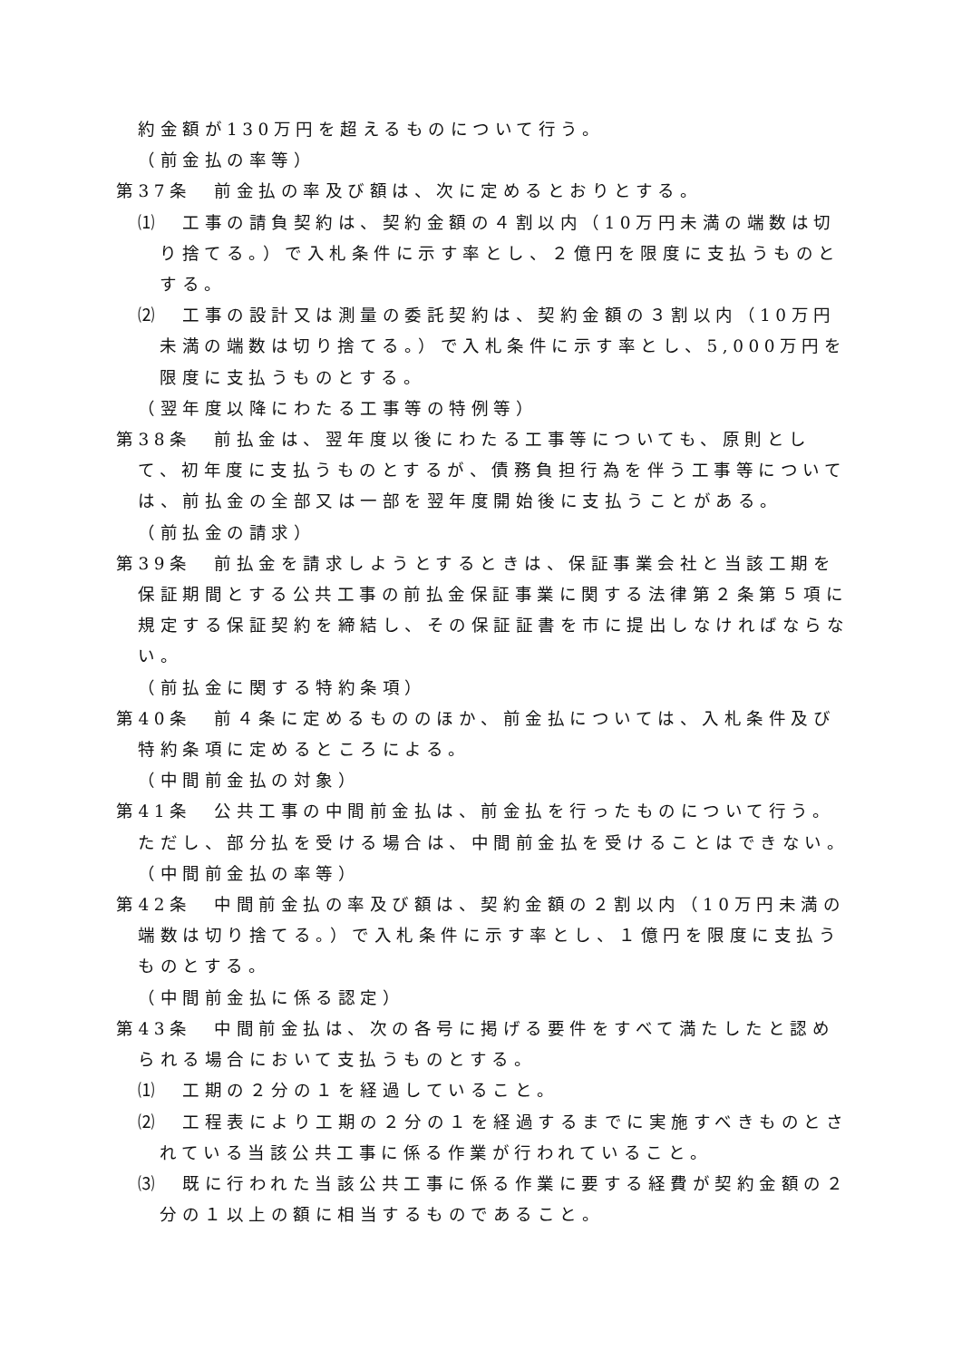約金額が130万円を超えるものについて行う。
（前金払の率等）
第37条　前金払の率及び額は、次に定めるとおりとする。
⑴　工事の請負契約は、契約金額の４割以内（10万円未満の端数は切り捨てる。）で入札条件に示す率とし、２億円を限度に支払うものとする。
⑵　工事の設計又は測量の委託契約は、契約金額の３割以内（10万円未満の端数は切り捨てる。）で入札条件に示す率とし、5,000万円を限度に支払うものとする。
（翌年度以降にわたる工事等の特例等）
第38条　前払金は、翌年度以後にわたる工事等についても、原則として、初年度に支払うものとするが、債務負担行為を伴う工事等については、前払金の全部又は一部を翌年度開始後に支払うことがある。
（前払金の請求）
第39条　前払金を請求しようとするときは、保証事業会社と当該工期を保証期間とする公共工事の前払金保証事業に関する法律第２条第５項に規定する保証契約を締結し、その保証証書を市に提出しなければならない。
（前払金に関する特約条項）
第40条　前４条に定めるもののほか、前金払については、入札条件及び特約条項に定めるところによる。
（中間前金払の対象）
第41条　公共工事の中間前金払は、前金払を行ったものについて行う。ただし、部分払を受ける場合は、中間前金払を受けることはできない。
（中間前金払の率等）
第42条　中間前金払の率及び額は、契約金額の２割以内（10万円未満の端数は切り捨てる。）で入札条件に示す率とし、１億円を限度に支払うものとする。
（中間前金払に係る認定）
第43条　中間前金払は、次の各号に掲げる要件をすべて満たしたと認められる場合において支払うものとする。
⑴　工期の２分の１を経過していること。
⑵　工程表により工期の２分の１を経過するまでに実施すべきものとされている当該公共工事に係る作業が行われていること。
⑶　既に行われた当該公共工事に係る作業に要する経費が契約金額の２分の１以上の額に相当するものであること。